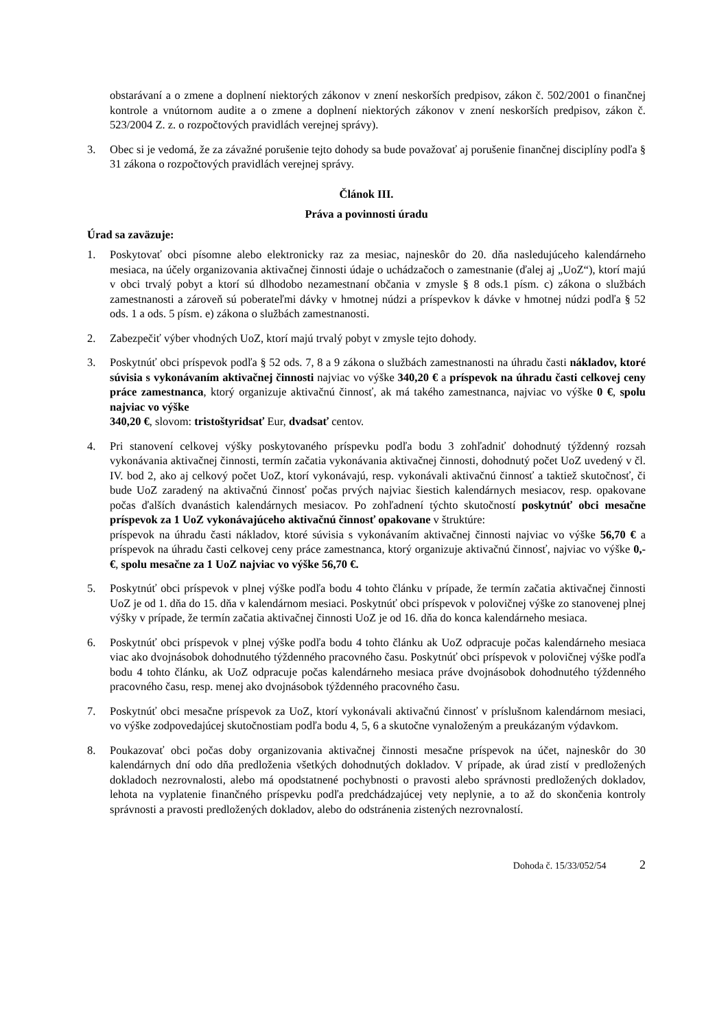obstarávaní a o zmene a doplnení niektorých zákonov v znení neskorších predpisov, zákon č. 502/2001 o finančnej kontrole a vnútornom audite a o zmene a doplnení niektorých zákonov v znení neskorších predpisov, zákon č. 523/2004 Z. z. o rozpočtových pravidlách verejnej správy).
3. Obec si je vedomá, že za závažné porušenie tejto dohody sa bude považovať aj porušenie finančnej disciplíny podľa § 31 zákona o rozpočtových pravidlách verejnej správy.
Článok III.
Práva a povinnosti úradu
Úrad sa zaväzuje:
1. Poskytovať obci písomne alebo elektronicky raz za mesiac, najneskôr do 20. dňa nasledujúceho kalendárneho mesiaca, na účely organizovania aktivačnej činnosti údaje o uchádzačoch o zamestnanie (ďalej aj „UoZ“), ktorí majú v obci trvalý pobyt a ktorí sú dlhodobo nezamestnaní občania v zmysle § 8 ods.1 písm. c) zákona o službách zamestnanosti a zároveň sú poberateľmi dávky v hmotnej núdzi a príspevkov k dávke v hmotnej núdzi podľa § 52 ods. 1 a ods. 5 písm. e) zákona o službách zamestnanosti.
2. Zabezpečiť výber vhodných UoZ, ktorí majú trvalý pobyt v zmysle tejto dohody.
3. Poskytnúť obci príspevok podľa § 52 ods. 7, 8 a 9 zákona o službách zamestnanosti na úhradu časti nákladov, ktoré súvisia s vykonávaním aktivačnej činnosti najviac vo výške 340,20 € a príspevok na úhradu časti celkovej ceny práce zamestnanca, ktorý organizuje aktivačnú činnosť, ak má takého zamestnanca, najviac vo výške 0 €, spolu najviac vo výške
340,20 €, slovom: tristoštyridsať Eur, dvadsať centov.
4. Pri stanovení celkovej výšky poskytovaného príspevku podľa bodu 3 zohľadniť dohodnutý týždenný rozsah vykonávania aktivačnej činnosti, termín začatia vykonávania aktivačnej činnosti, dohodnutý počet UoZ uvedený v čl. IV. bod 2, ako aj celkový počet UoZ, ktorí vykonávajú, resp. vykonávali aktivačnú činnosť a taktiež skutočnosť, či bude UoZ zaradený na aktivačnú činnosť počas prvých najviac šiestich kalendárnych mesiacov, resp. opakovane počas ďalších dvanástich kalendárnych mesiacov. Po zohľadnení týchto skutočností poskytnúť obci mesačne príspevok za 1 UoZ vykonávajúceho aktivačnú činnosť opakovane v štruktúre:
príspevok na úhradu časti nákladov, ktoré súvisia s vykonávaním aktivačnej činnosti najviac vo výške 56,70 € a príspevok na úhradu časti celkovej ceny práce zamestnanca, ktorý organizuje aktivačnú činnosť, najviac vo výške 0,- €, spolu mesačne za 1 UoZ najviac vo výške 56,70 €.
5. Poskytnúť obci príspevok v plnej výške podľa bodu 4 tohto článku v prípade, že termín začatia aktivačnej činnosti UoZ je od 1. dňa do 15. dňa v kalendárnom mesiaci. Poskytnúť obci príspevok v polovičnej výške zo stanovenej plnej výšky v prípade, že termín začatia aktivačnej činnosti UoZ je od 16. dňa do konca kalendárneho mesiaca.
6. Poskytnúť obci príspevok v plnej výške podľa bodu 4 tohto článku ak UoZ odpracuje počas kalendárneho mesiaca viac ako dvojnásobok dohodnutého týždenného pracovného času. Poskytnúť obci príspevok v polovičnej výške podľa bodu 4 tohto článku, ak UoZ odpracuje počas kalendárneho mesiaca práve dvojnásobok dohodnutého týždenného pracovného času, resp. menej ako dvojnásobok týždenného pracovného času.
7. Poskytnúť obci mesačne príspevok za UoZ, ktorí vykonávali aktivačnú činnosť v príslušnom kalendárnom mesiaci, vo výške zodpovedajúcej skutočnostiam podľa bodu 4, 5, 6 a skutočne vynaloženým a preukázaným výdavkom.
8. Poukazovať obci počas doby organizovania aktivačnej činnosti mesačne príspevok na účet, najneskôr do 30 kalendárnych dní odo dňa predloženia všetkých dohodnutých dokladov. V prípade, ak úrad zistí v predložených dokladoch nezrovnalosti, alebo má opodstatnené pochybnosti o pravosti alebo správnosti predložených dokladov, lehota na vyplatenie finančného príspevku podľa predchádzajúcej vety neplynie, a to až do skončenia kontroly správnosti a pravosti predložených dokladov, alebo do odstránenia zistených nezrovnalostí.
Dohoda č. 15/33/052/54 2